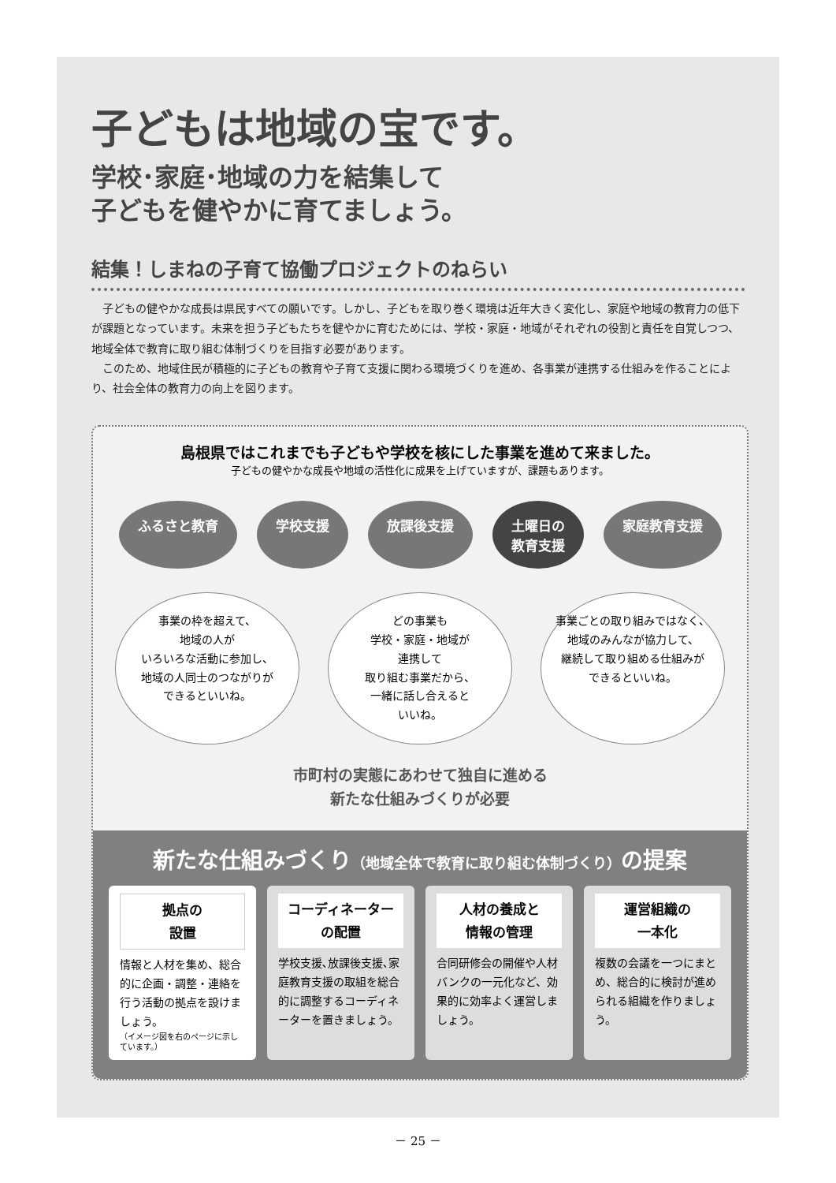子どもは地域の宝です。
学校･家庭･地域の力を結集して
子どもを健やかに育てましょう。
結集！しまねの子育て協働プロジェクトのねらい
　子どもの健やかな成長は県民すべての願いです。しかし、子どもを取り巻く環境は近年大きく変化し、家庭や地域の教育力の低下が課題となっています。未来を担う子どもたちを健やかに育むためには、学校・家庭・地域がそれぞれの役割と責任を自覚しつつ、地域全体で教育に取り組む体制づくりを目指す必要があります。
　このため、地域住民が積極的に子どもの教育や子育て支援に関わる環境づくりを進め、各事業が連携する仕組みを作ることにより、社会全体の教育力の向上を図ります。
島根県ではこれまでも子どもや学校を核にした事業を進めて来ました。
子どもの健やかな成長や地域の活性化に成果を上げていますが、課題もあります。
ふるさと教育 学校支援 放課後支援 土曜日の
教育支援
家庭教育支援
事業の枠を超えて、
地域の人が
いろいろな活動に参加し、
地域の人同士のつながりが
できるといいね。
どの事業も
学校・家庭・地域が
連携して
取り組む事業だから、
一緒に話し合えると
いいね。
事業ごとの取り組みではなく、
地域のみんなが協力して、
継続して取り組める仕組みが
できるといいね。
市町村の実態にあわせて独自に進める
新たな仕組みづくりが必要
新たな仕組みづくり（地域全体で教育に取り組む体制づくり）の提案
拠点の
設置
情報と人材を集め、総合的に企画・調整・連絡を行う活動の拠点を設けましょう。
（イメージ図を右のページに示しています。）
コーディネーター
の配置
学校支援､放課後支援､家庭教育支援の取組を総合的に調整するコーディネーターを置きましょう。
人材の養成と
情報の管理
合同研修会の開催や人材バンクの一元化など、効果的に効率よく運営しましょう。
運営組織の
一本化
複数の会議を一つにまとめ、総合的に検討が進められる組織を作りましょう。
－ 25 －